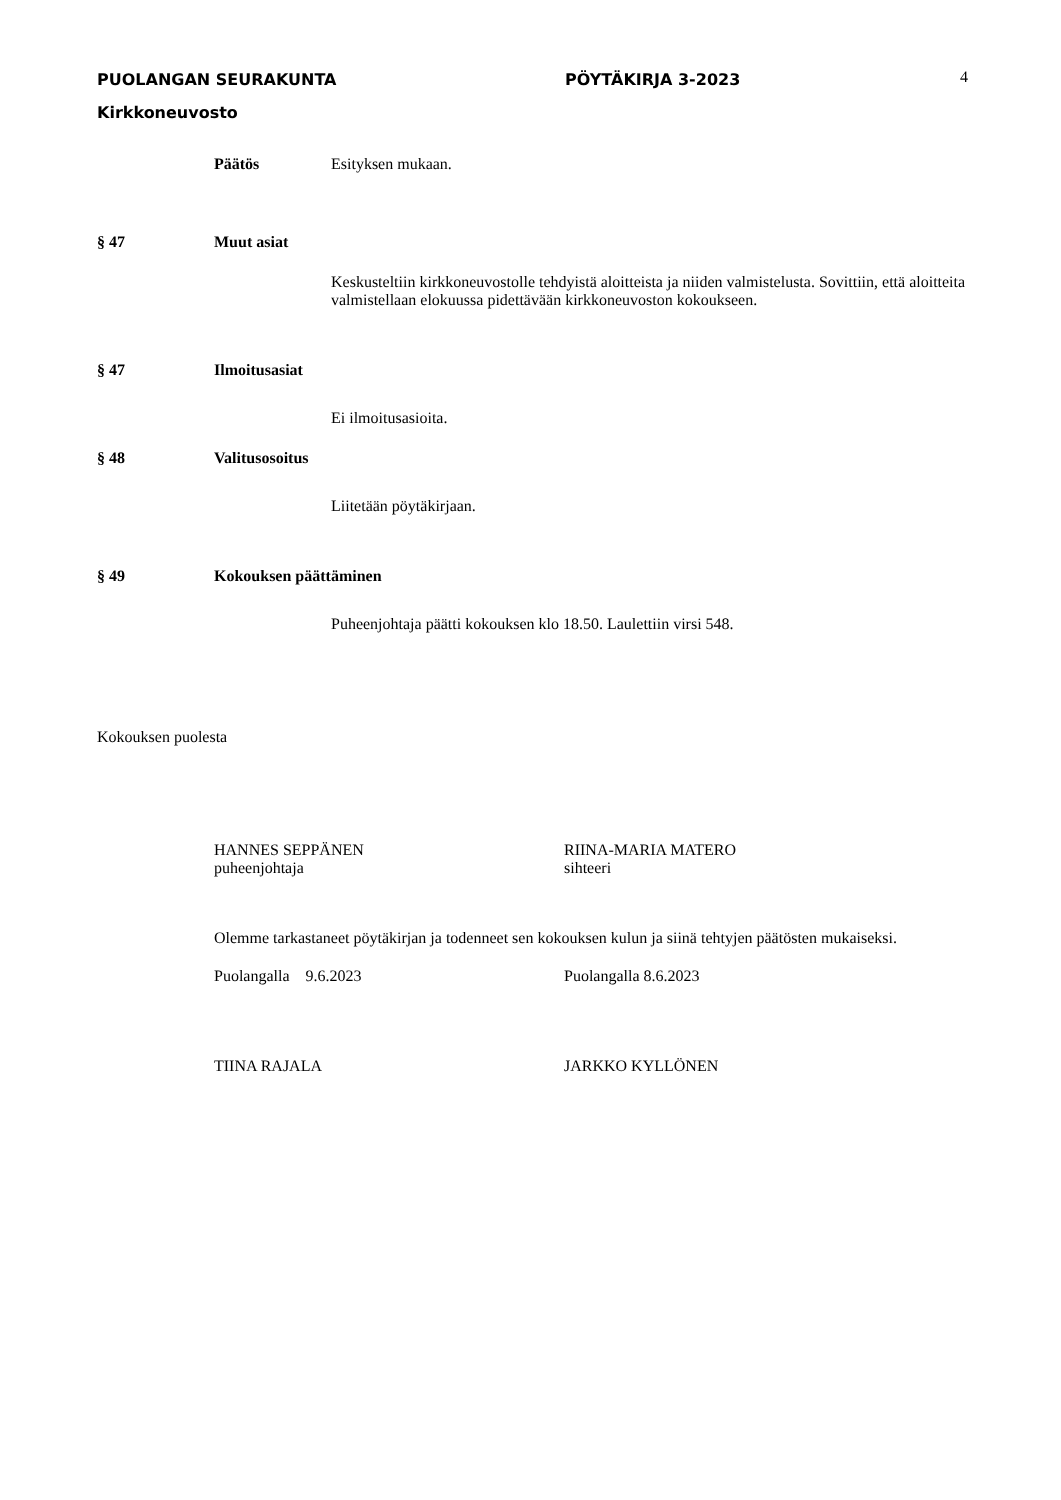PUOLANGAN SEURAKUNTA PÖYTÄKIRJA 3-2023
Kirkkoneuvosto
4
Päätös Esityksen mukaan.
§ 47 Muut asiat
Keskusteltiin kirkkoneuvostolle tehdyistä aloitteista ja niiden valmistelusta. Sovittiin, että aloitteita valmistellaan elokuussa pidettävään kirkkoneuvoston kokoukseen.
§ 47 Ilmoitusasiat
Ei ilmoitusasioita.
§ 48 Valitusosoitus
Liitetään pöytäkirjaan.
§ 49 Kokouksen päättäminen
Puheenjohtaja päätti kokouksen klo 18.50. Laulettiin virsi 548.
Kokouksen puolesta
HANNES SEPPÄNEN
puheenjohtaja
RIINA-MARIA MATERO
sihteeri
Olemme tarkastaneet pöytäkirjan ja todenneet sen kokouksen kulun ja siinä tehtyjen päätösten mukaiseksi.
Puolangalla 9.6.2023 Puolangalla 8.6.2023
TIINA RAJALA JARKKO KYLLÖNEN